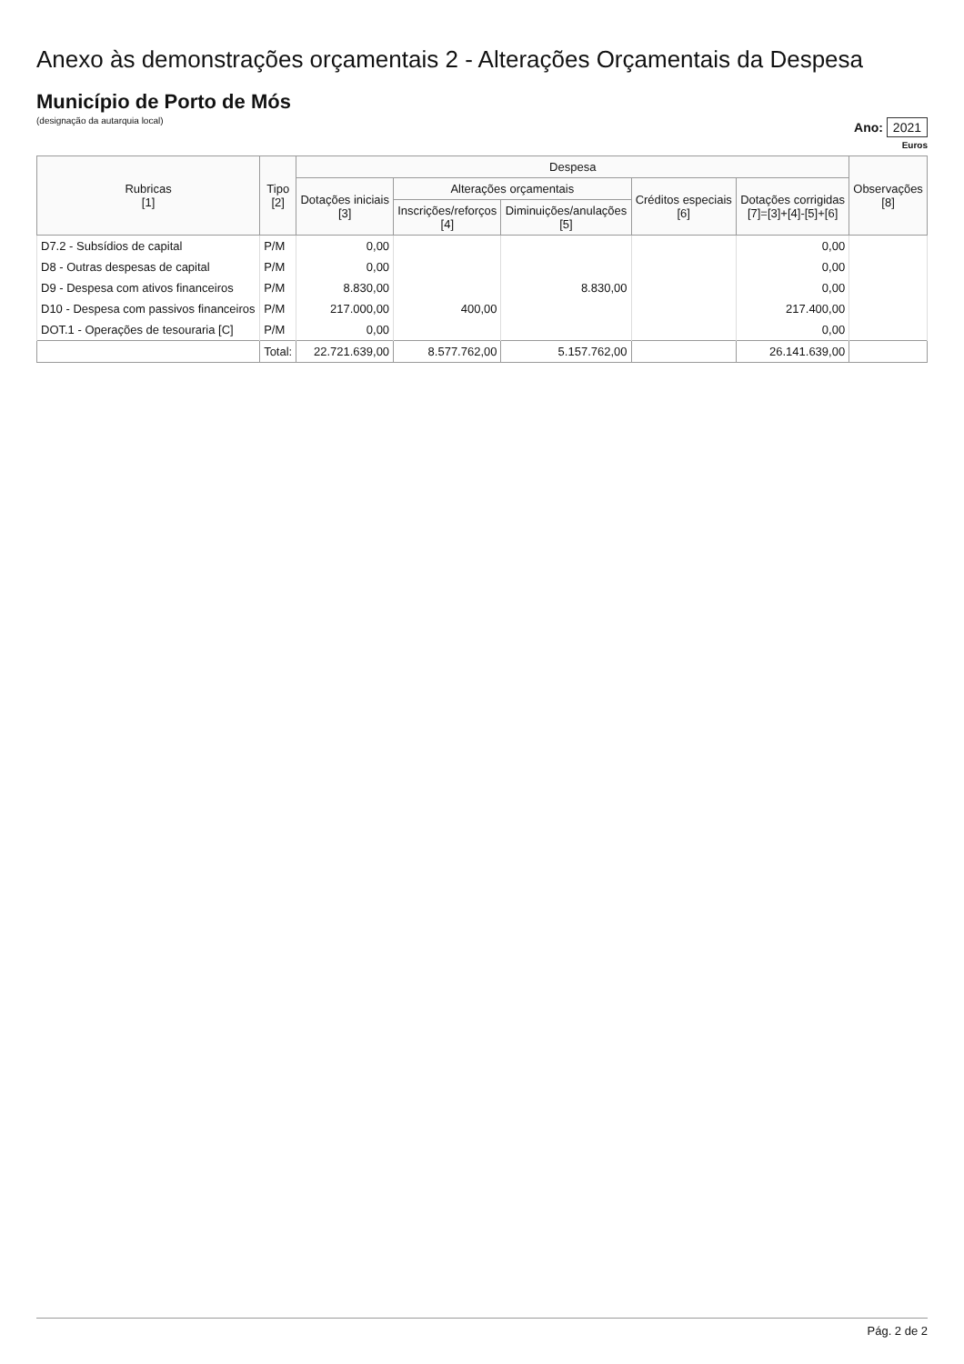Anexo às demonstrações orçamentais 2 - Alterações Orçamentais da Despesa
Município de Porto de Mós
(designação da autarquia local)
Ano: 2021
Euros
| Rubricas [1] | Tipo [2] | Despesa | | | | | Observações [8] |
| --- | --- | --- | --- | --- | --- | --- | --- |
| | | Dotações iniciais [3] | Alterações orçamentais | | Créditos especiais [6] | Dotações corrigidas [7]=[3]+[4]-[5]+[6] | |
| | | | Inscrições/reforços [4] | Diminuições/anulações [5] | | | |
| D7.2 - Subsídios de capital | P/M | 0,00 | | | | 0,00 | |
| D8 - Outras despesas de capital | P/M | 0,00 | | | | 0,00 | |
| D9 - Despesa com ativos financeiros | P/M | 8.830,00 | | 8.830,00 | | 0,00 | |
| D10 - Despesa com passivos financeiros | P/M | 217.000,00 | 400,00 | | | 217.400,00 | |
| DOT.1 - Operações de tesouraria [C] | P/M | 0,00 | | | | 0,00 | |
| | Total: | 22.721.639,00 | 8.577.762,00 | 5.157.762,00 | | 26.141.639,00 | |
Pág. 2 de 2